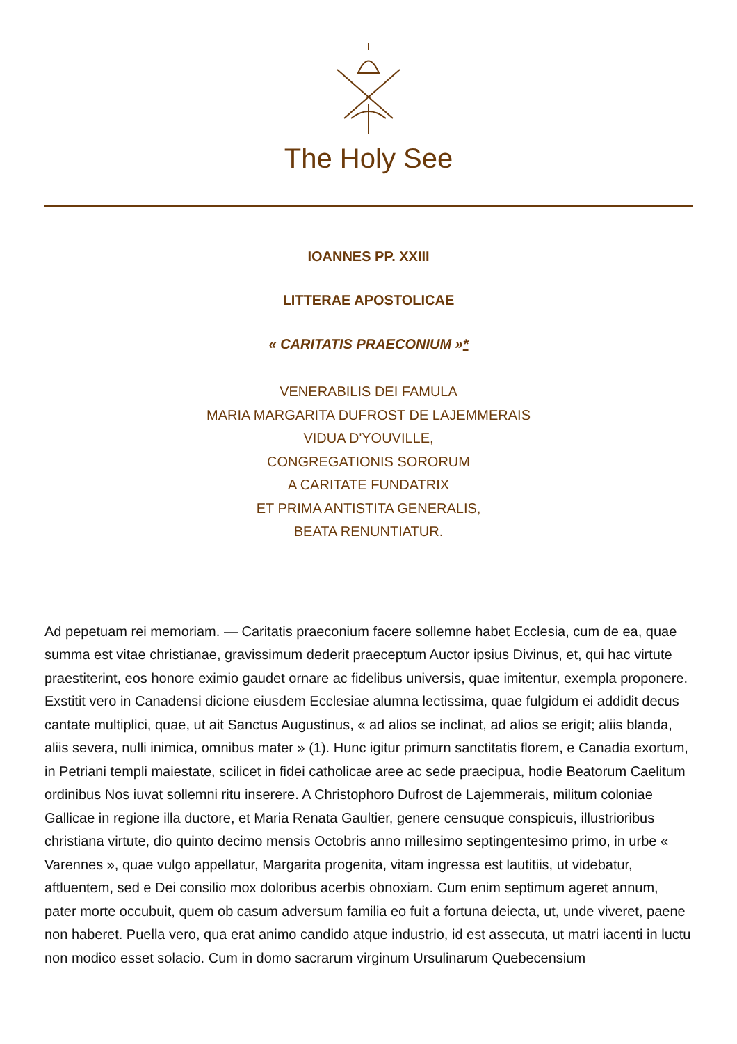The Holy See
IOANNES PP. XXIII
LITTERAE APOSTOLICAE
« CARITATIS PRAECONIUM »*
VENERABILIS DEI FAMULA
MARIA MARGARITA DUFROST DE LAJEMMERAIS
VIDUA D'YOUVILLE,
CONGREGATIONIS SORORUM
A CARITATE FUNDATRIX
ET PRIMA ANTISTITA GENERALIS,
BEATA RENUNTIATUR.
Ad pepetuam rei memoriam. — Caritatis praeconium facere sollemne habet Ecclesia, cum de ea, quae summa est vitae christianae, gravissimum dederit praeceptum Auctor ipsius Divinus, et, qui hac virtute praestiterint, eos honore eximio gaudet ornare ac fidelibus universis, quae imitentur, exempla proponere. Exstitit vero in Canadensi dicione eiusdem Ecclesiae alumna lectissima, quae fulgidum ei addidit decus cantate multiplici, quae, ut ait Sanctus Augustinus, « ad alios se inclinat, ad alios se erigit; aliis blanda, aliis severa, nulli inimica, omnibus mater » (1). Hunc igitur primurn sanctitatis florem, e Canadia exortum, in Petriani templi maiestate, scilicet in fidei catholicae aree ac sede praecipua, hodie Beatorum Caelitum ordinibus Nos iuvat sollemni ritu inserere. A Christophoro Dufrost de Lajemmerais, militum coloniae Gallicae in regione illa ductore, et Maria Renata Gaultier, genere censuque conspicuis, illustrioribus christiana virtute, dio quinto decimo mensis Octobris anno millesimo septingentesimo primo, in urbe « Varennes », quae vulgo appellatur, Margarita progenita, vitam ingressa est lautitiis, ut videbatur, aftluentem, sed e Dei consilio mox doloribus acerbis obnoxiam. Cum enim septimum ageret annum, pater morte occubuit, quem ob casum adversum familia eo fuit a fortuna deiecta, ut, unde viveret, paene non haberet. Puella vero, qua erat animo candido atque industrio, id est assecuta, ut matri iacenti in luctu non modico esset solacio. Cum in domo sacrarum virginum Ursulinarum Quebecensium